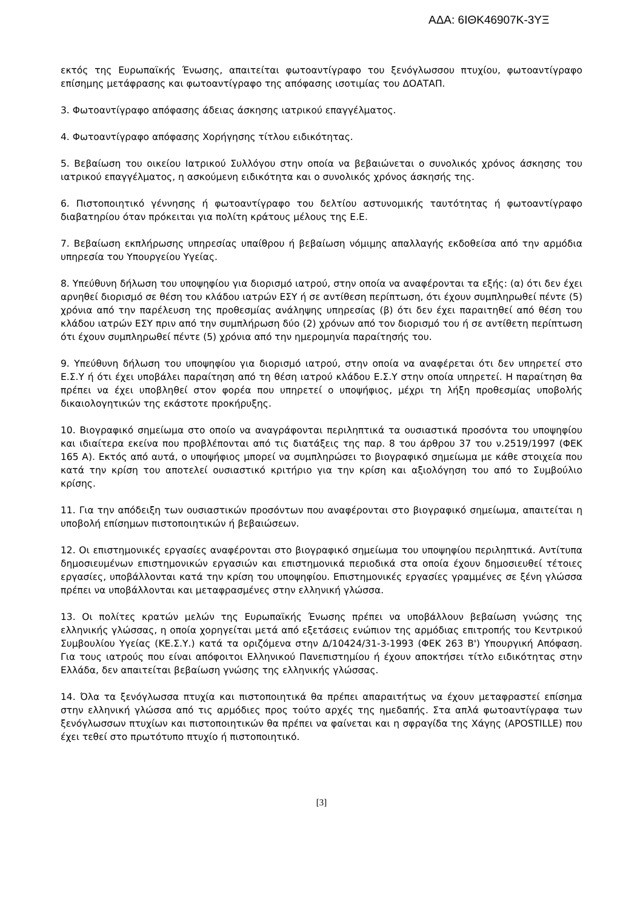ΑΔΑ: 6ΙΘΚ46907Κ-3ΥΞ
εκτός της Ευρωπαϊκής Ένωσης, απαιτείται φωτοαντίγραφο του ξενόγλωσσου πτυχίου, φωτοαντίγραφο επίσημης μετάφρασης και φωτοαντίγραφο της απόφασης ισοτιμίας του ΔΟΑΤΑΠ.
3. Φωτοαντίγραφο απόφασης άδειας άσκησης ιατρικού επαγγέλματος.
4. Φωτοαντίγραφο απόφασης Χορήγησης τίτλου ειδικότητας.
5. Βεβαίωση του οικείου Ιατρικού Συλλόγου στην οποία να βεβαιώνεται ο συνολικός χρόνος άσκησης του ιατρικού επαγγέλματος, η ασκούμενη ειδικότητα και ο συνολικός χρόνος άσκησής της.
6. Πιστοποιητικό γέννησης ή φωτοαντίγραφο του δελτίου αστυνομικής ταυτότητας ή φωτοαντίγραφο διαβατηρίου όταν πρόκειται για πολίτη κράτους μέλους της Ε.Ε.
7. Βεβαίωση εκπλήρωσης υπηρεσίας υπαίθρου ή βεβαίωση νόμιμης απαλλαγής εκδοθείσα από την αρμόδια υπηρεσία του Υπουργείου Υγείας.
8. Υπεύθυνη δήλωση του υποψηφίου για διορισμό ιατρού, στην οποία να αναφέρονται τα εξής: (α) ότι δεν έχει αρνηθεί διορισμό σε θέση του κλάδου ιατρών ΕΣΥ ή σε αντίθεση περίπτωση, ότι έχουν συμπληρωθεί πέντε (5) χρόνια από την παρέλευση της προθεσμίας ανάληψης υπηρεσίας (β) ότι δεν έχει παραιτηθεί από θέση του κλάδου ιατρών ΕΣΥ πριν από την συμπλήρωση δύο (2) χρόνων από τον διορισμό του ή σε αντίθετη περίπτωση ότι έχουν συμπληρωθεί πέντε (5) χρόνια από την ημερομηνία παραίτησής του.
9. Υπεύθυνη δήλωση του υποψηφίου για διορισμό ιατρού, στην οποία να αναφέρεται ότι δεν υπηρετεί στο Ε.Σ.Υ ή ότι έχει υποβάλει παραίτηση από τη θέση ιατρού κλάδου Ε.Σ.Υ στην οποία υπηρετεί. Η παραίτηση θα πρέπει να έχει υποβληθεί στον φορέα που υπηρετεί ο υποψήφιος, μέχρι τη λήξη προθεσμίας υποβολής δικαιολογητικών της εκάστοτε προκήρυξης.
10. Βιογραφικό σημείωμα στο οποίο να αναγράφονται περιληπτικά τα ουσιαστικά προσόντα του υποψηφίου και ιδιαίτερα εκείνα που προβλέπονται από τις διατάξεις της παρ. 8 του άρθρου 37 του ν.2519/1997 (ΦΕΚ 165 Α). Εκτός από αυτά, ο υποψήφιος μπορεί να συμπληρώσει το βιογραφικό σημείωμα με κάθε στοιχεία που κατά την κρίση του αποτελεί ουσιαστικό κριτήριο για την κρίση και αξιολόγηση του από το Συμβούλιο κρίσης.
11. Για την απόδειξη των ουσιαστικών προσόντων που αναφέρονται στο βιογραφικό σημείωμα, απαιτείται η υποβολή επίσημων πιστοποιητικών ή βεβαιώσεων.
12. Οι επιστημονικές εργασίες αναφέρονται στο βιογραφικό σημείωμα του υποψηφίου περιληπτικά. Αντίτυπα δημοσιευμένων επιστημονικών εργασιών και επιστημονικά περιοδικά στα οποία έχουν δημοσιευθεί τέτοιες εργασίες, υποβάλλονται κατά την κρίση του υποψηφίου. Επιστημονικές εργασίες γραμμένες σε ξένη γλώσσα πρέπει να υποβάλλονται και μεταφρασμένες στην ελληνική γλώσσα.
13. Οι πολίτες κρατών μελών της Ευρωπαϊκής Ένωσης πρέπει να υποβάλλουν βεβαίωση γνώσης της ελληνικής γλώσσας, η οποία χορηγείται μετά από εξετάσεις ενώπιον της αρμόδιας επιτροπής του Κεντρικού Συμβουλίου Υγείας (ΚΕ.Σ.Υ.) κατά τα οριζόμενα στην Δ/10424/31-3-1993 (ΦΕΚ 263 Β') Υπουργική Απόφαση. Για τους ιατρούς που είναι απόφοιτοι Ελληνικού Πανεπιστημίου ή έχουν αποκτήσει τίτλο ειδικότητας στην Ελλάδα, δεν απαιτείται βεβαίωση γνώσης της ελληνικής γλώσσας.
14. Όλα τα ξενόγλωσσα πτυχία και πιστοποιητικά θα πρέπει απαραιτήτως να έχουν μεταφραστεί επίσημα στην ελληνική γλώσσα από τις αρμόδιες προς τούτο αρχές της ημεδαπής. Στα απλά φωτοαντίγραφα των ξενόγλωσσων πτυχίων και πιστοποιητικών θα πρέπει να φαίνεται και η σφραγίδα της Χάγης (APOSTILLE) που έχει τεθεί στο πρωτότυπο πτυχίο ή πιστοποιητικό.
[3]